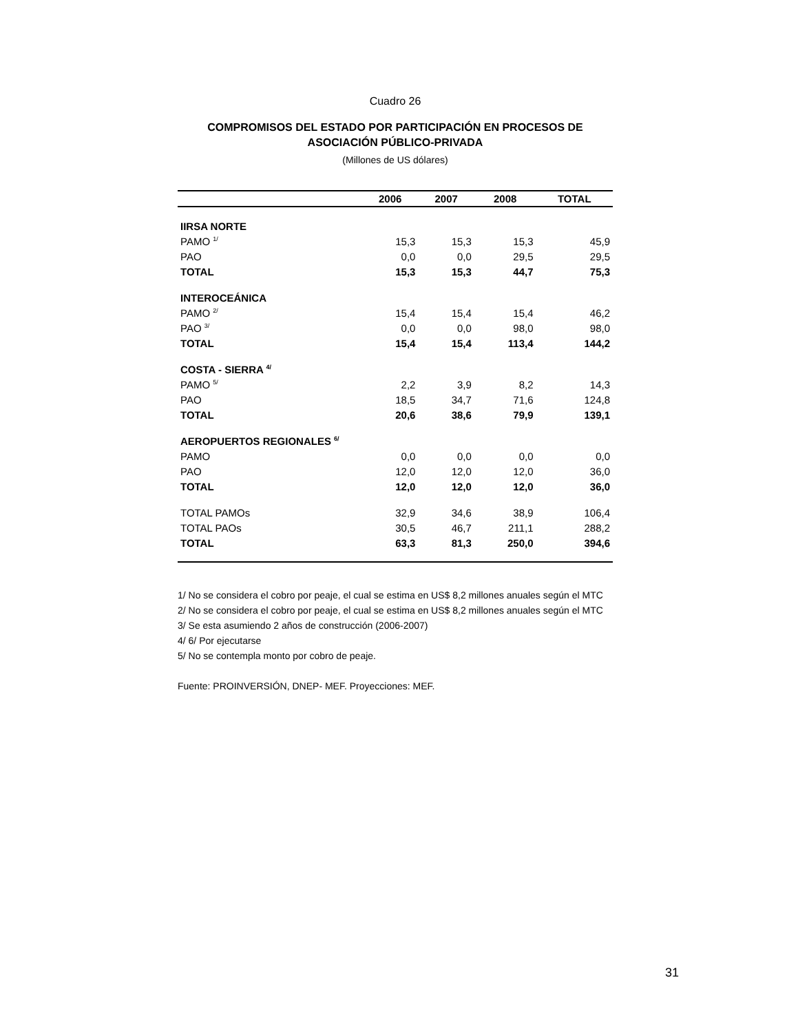Cuadro 26
COMPROMISOS DEL ESTADO POR PARTICIPACIÓN EN PROCESOS DE ASOCIACIÓN PÚBLICO-PRIVADA
(Millones de US dólares)
| | 2006 | 2007 | 2008 | TOTAL |
| --- | --- | --- | --- | --- |
| IIRSA NORTE | | | | |
| PAMO <sup>1/</sup> | 15,3 | 15,3 | 15,3 | 45,9 |
| PAO | 0,0 | 0,0 | 29,5 | 29,5 |
| TOTAL | 15,3 | 15,3 | 44,7 | 75,3 |
| INTEROCEÁNICA | | | | |
| PAMO <sup>2/</sup> | 15,4 | 15,4 | 15,4 | 46,2 |
| PAO <sup>3/</sup> | 0,0 | 0,0 | 98,0 | 98,0 |
| TOTAL | 15,4 | 15,4 | 113,4 | 144,2 |
| COSTA - SIERRA <sup>4/</sup> | | | | |
| PAMO <sup>5/</sup> | 2,2 | 3,9 | 8,2 | 14,3 |
| PAO | 18,5 | 34,7 | 71,6 | 124,8 |
| TOTAL | 20,6 | 38,6 | 79,9 | 139,1 |
| AEROPUERTOS REGIONALES <sup>6/</sup> | | | | |
| PAMO | 0,0 | 0,0 | 0,0 | 0,0 |
| PAO | 12,0 | 12,0 | 12,0 | 36,0 |
| TOTAL | 12,0 | 12,0 | 12,0 | 36,0 |
| TOTAL PAMOs | 32,9 | 34,6 | 38,9 | 106,4 |
| TOTAL PAOs | 30,5 | 46,7 | 211,1 | 288,2 |
| TOTAL | 63,3 | 81,3 | 250,0 | 394,6 |
1/ No se considera el cobro por peaje, el cual se estima en US$ 8,2 millones anuales según el MTC
2/ No se considera el cobro por peaje, el cual se estima en US$ 8,2 millones anuales según el MTC
3/ Se esta asumiendo 2 años de construcción (2006-2007)
4/ 6/ Por ejecutarse
5/ No se contempla monto por cobro de peaje.
Fuente: PROINVERSIÓN, DNEP- MEF. Proyecciones: MEF.
31